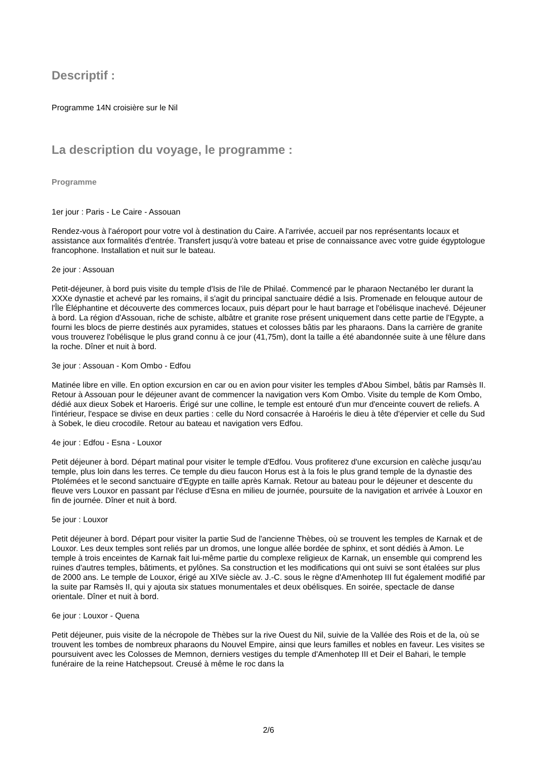Descriptif :
Programme 14N croisière sur le Nil
La description du voyage, le programme :
Programme
1er jour : Paris - Le Caire - Assouan
Rendez-vous à l'aéroport pour votre vol à destination du Caire. A l'arrivée, accueil par nos représentants locaux et assistance aux formalités d'entrée. Transfert jusqu'à votre bateau et prise de connaissance avec votre guide égyptologue francophone. Installation et nuit sur le bateau.
2e jour : Assouan
Petit-déjeuner, à bord puis visite du temple d'Isis de l'ile de Philaé. Commencé par le pharaon Nectanébo Ier durant la XXXe dynastie et achevé par les romains, il s'agit du principal sanctuaire dédié a Isis. Promenade en felouque autour de l'Île Éléphantine et découverte des commerces locaux, puis départ pour le haut barrage et l'obélisque inachevé. Déjeuner à bord. La région d'Assouan, riche de schiste, albâtre et granite rose présent uniquement dans cette partie de l'Egypte, a fourni les blocs de pierre destinés aux pyramides, statues et colosses bâtis par les pharaons. Dans la carrière de granite vous trouverez l'obélisque le plus grand connu à ce jour (41,75m), dont la taille a été abandonnée suite à une fêlure dans la roche. Dîner et nuit à bord.
3e jour : Assouan - Kom Ombo - Edfou
Matinée libre en ville. En option excursion en car ou en avion pour visiter les temples d'Abou Simbel, bâtis par Ramsès II. Retour à Assouan pour le déjeuner avant de commencer la navigation vers Kom Ombo. Visite du temple de Kom Ombo, dédié aux dieux Sobek et Haroeris. Érigé sur une colline, le temple est entouré d'un mur d'enceinte couvert de reliefs. A l'intérieur, l'espace se divise en deux parties : celle du Nord consacrée à Haroéris le dieu à tête d'épervier et celle du Sud à Sobek, le dieu crocodile. Retour au bateau et navigation vers Edfou.
4e jour : Edfou - Esna - Louxor
Petit déjeuner à bord. Départ matinal pour visiter le temple d'Edfou. Vous profiterez d'une excursion en calèche jusqu'au temple, plus loin dans les terres. Ce temple du dieu faucon Horus est à la fois le plus grand temple de la dynastie des Ptolémées et le second sanctuaire d'Egypte en taille après Karnak. Retour au bateau pour le déjeuner et descente du fleuve vers Louxor en passant par l'écluse d'Esna en milieu de journée, poursuite de la navigation et arrivée à Louxor en fin de journée. Dîner et nuit à bord.
5e jour : Louxor
Petit déjeuner à bord. Départ pour visiter la partie Sud de l'ancienne Thèbes, où se trouvent les temples de Karnak et de Louxor. Les deux temples sont reliés par un dromos, une longue allée bordée de sphinx, et sont dédiés à Amon. Le temple à trois enceintes de Karnak fait lui-même partie du complexe religieux de Karnak, un ensemble qui comprend les ruines d'autres temples, bâtiments, et pylônes. Sa construction et les modifications qui ont suivi se sont étalées sur plus de 2000 ans. Le temple de Louxor, érigé au XIVe siècle av. J.-C. sous le règne d'Amenhotep III fut également modifié par la suite par Ramsès II, qui y ajouta six statues monumentales et deux obélisques. En soirée, spectacle de danse orientale. Dîner et nuit à bord.
6e jour : Louxor - Quena
Petit déjeuner, puis visite de la nécropole de Thèbes sur la rive Ouest du Nil, suivie de la Vallée des Rois et de la, où se trouvent les tombes de nombreux pharaons du Nouvel Empire, ainsi que leurs familles et nobles en faveur. Les visites se poursuivent avec les Colosses de Memnon, derniers vestiges du temple d'Amenhotep III et Deir el Bahari, le temple funéraire de la reine Hatchepsout. Creusé à même le roc dans la
2/6